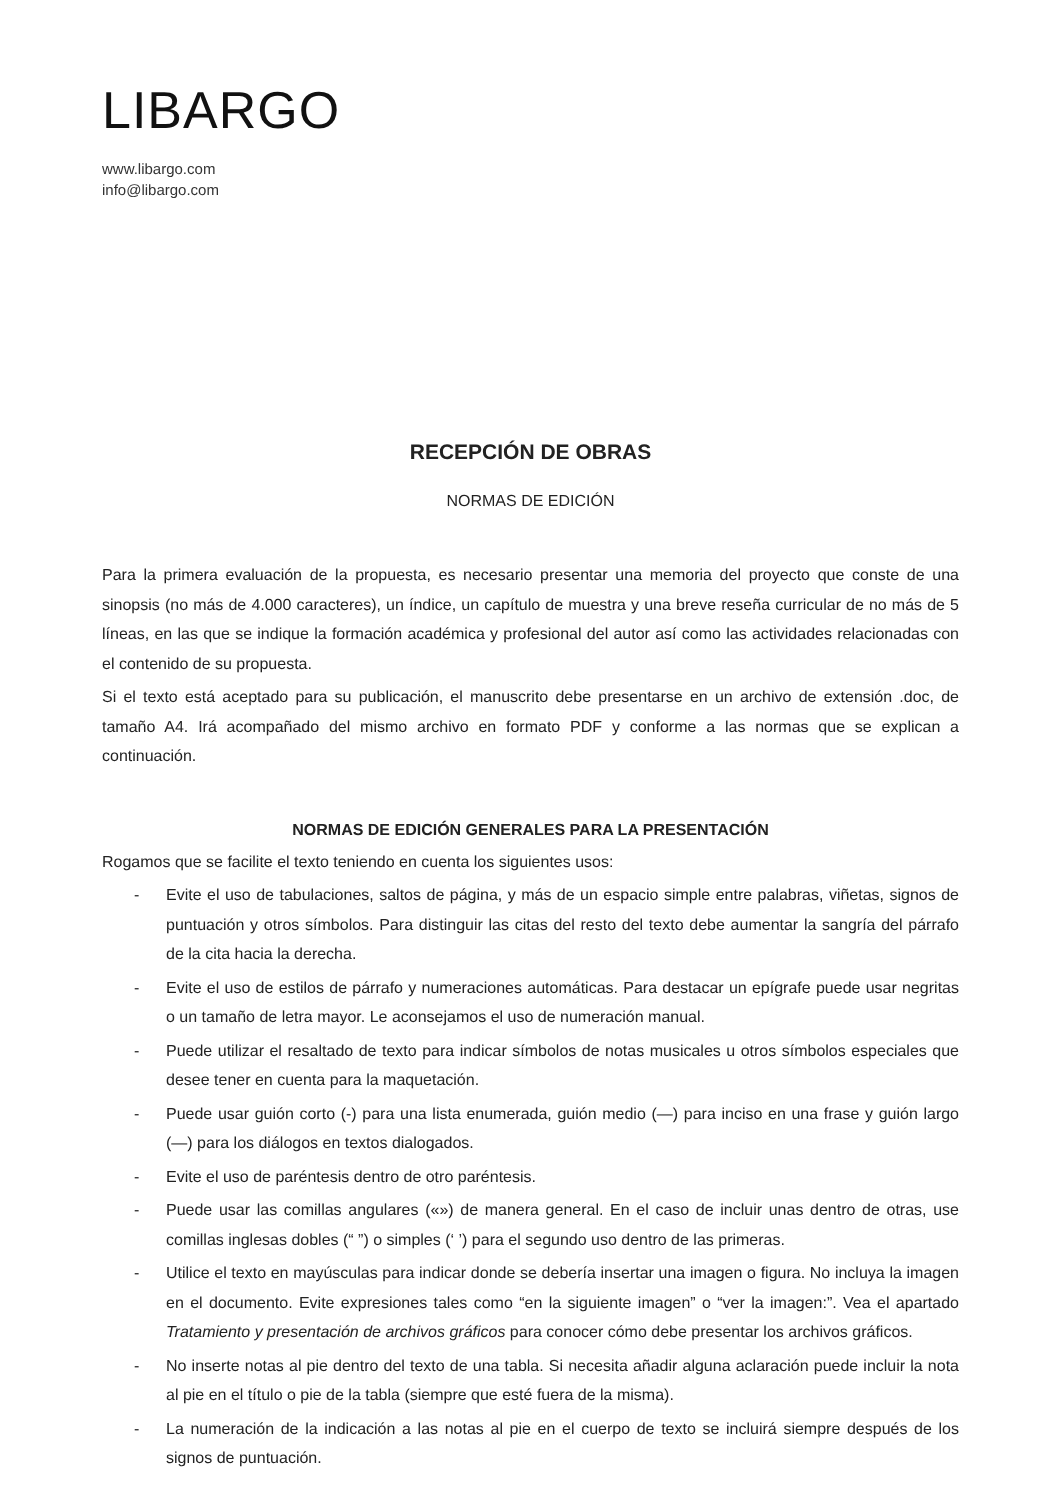LIBARGO
www.libargo.com
info@libargo.com
RECEPCIÓN DE OBRAS
NORMAS DE EDICIÓN
Para la primera evaluación de la propuesta, es necesario presentar una memoria del proyecto que conste de una sinopsis (no más de 4.000 caracteres), un índice, un capítulo de muestra y una breve reseña curricular de no más de 5 líneas, en las que se indique la formación académica y profesional del autor así como las actividades relacionadas con el contenido de su propuesta.
Si el texto está aceptado para su publicación, el manuscrito debe presentarse en un archivo de extensión .doc, de tamaño A4. Irá acompañado del mismo archivo en formato PDF y conforme a las normas que se explican a continuación.
NORMAS DE EDICIÓN GENERALES PARA LA PRESENTACIÓN
Rogamos que se facilite el texto teniendo en cuenta los siguientes usos:
- Evite el uso de tabulaciones, saltos de página, y más de un espacio simple entre palabras, viñetas, signos de puntuación y otros símbolos. Para distinguir las citas del resto del texto debe aumentar la sangría del párrafo de la cita hacia la derecha.
- Evite el uso de estilos de párrafo y numeraciones automáticas. Para destacar un epígrafe puede usar negritas o un tamaño de letra mayor. Le aconsejamos el uso de numeración manual.
- Puede utilizar el resaltado de texto para indicar símbolos de notas musicales u otros símbolos especiales que desee tener en cuenta para la maquetación.
- Puede usar guión corto (-) para una lista enumerada, guión medio (—) para inciso en una frase y guión largo (—) para los diálogos en textos dialogados.
- Evite el uso de paréntesis dentro de otro paréntesis.
- Puede usar las comillas angulares («») de manera general. En el caso de incluir unas dentro de otras, use comillas inglesas dobles (“ ”) o simples (‘ ’) para el segundo uso dentro de las primeras.
- Utilice el texto en mayúsculas para indicar donde se debería insertar una imagen o figura. No incluya la imagen en el documento. Evite expresiones tales como “en la siguiente imagen” o “ver la imagen:”. Vea el apartado Tratamiento y presentación de archivos gráficos para conocer cómo debe presentar los archivos gráficos.
- No inserte notas al pie dentro del texto de una tabla. Si necesita añadir alguna aclaración puede incluir la nota al pie en el título o pie de la tabla (siempre que esté fuera de la misma).
- La numeración de la indicación a las notas al pie en el cuerpo de texto se incluirá siempre después de los signos de puntuación.